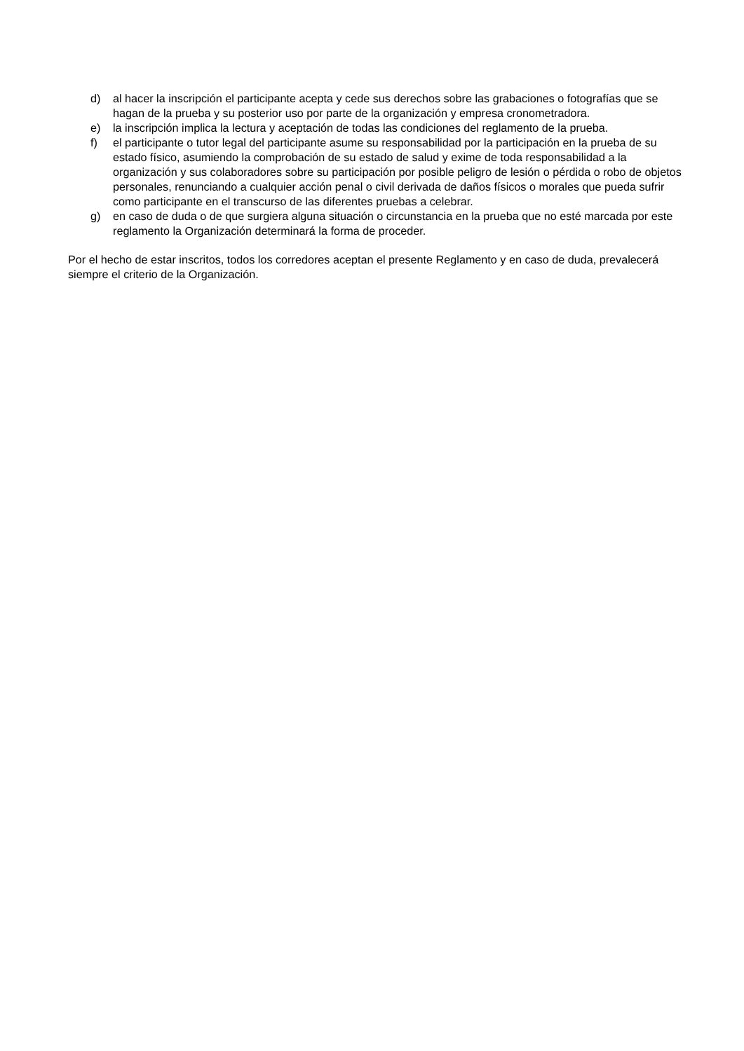d) al hacer la inscripción el participante acepta y cede sus derechos sobre las grabaciones o fotografías que se hagan de la prueba y su posterior uso por parte de la organización y empresa cronometradora.
e) la inscripción implica la lectura y aceptación de todas las condiciones del reglamento de la prueba.
f) el participante o tutor legal del participante asume su responsabilidad por la participación en la prueba de su estado físico, asumiendo la comprobación de su estado de salud y exime de toda responsabilidad a la organización y sus colaboradores sobre su participación por posible peligro de lesión o pérdida o robo de objetos personales, renunciando a cualquier acción penal o civil derivada de daños físicos o morales que pueda sufrir como participante en el transcurso de las diferentes pruebas a celebrar.
g) en caso de duda o de que surgiera alguna situación o circunstancia en la prueba que no esté marcada por este reglamento la Organización determinará la forma de proceder.
Por el hecho de estar inscritos, todos los corredores aceptan el presente Reglamento y en caso de duda, prevalecerá siempre el criterio de la Organización.